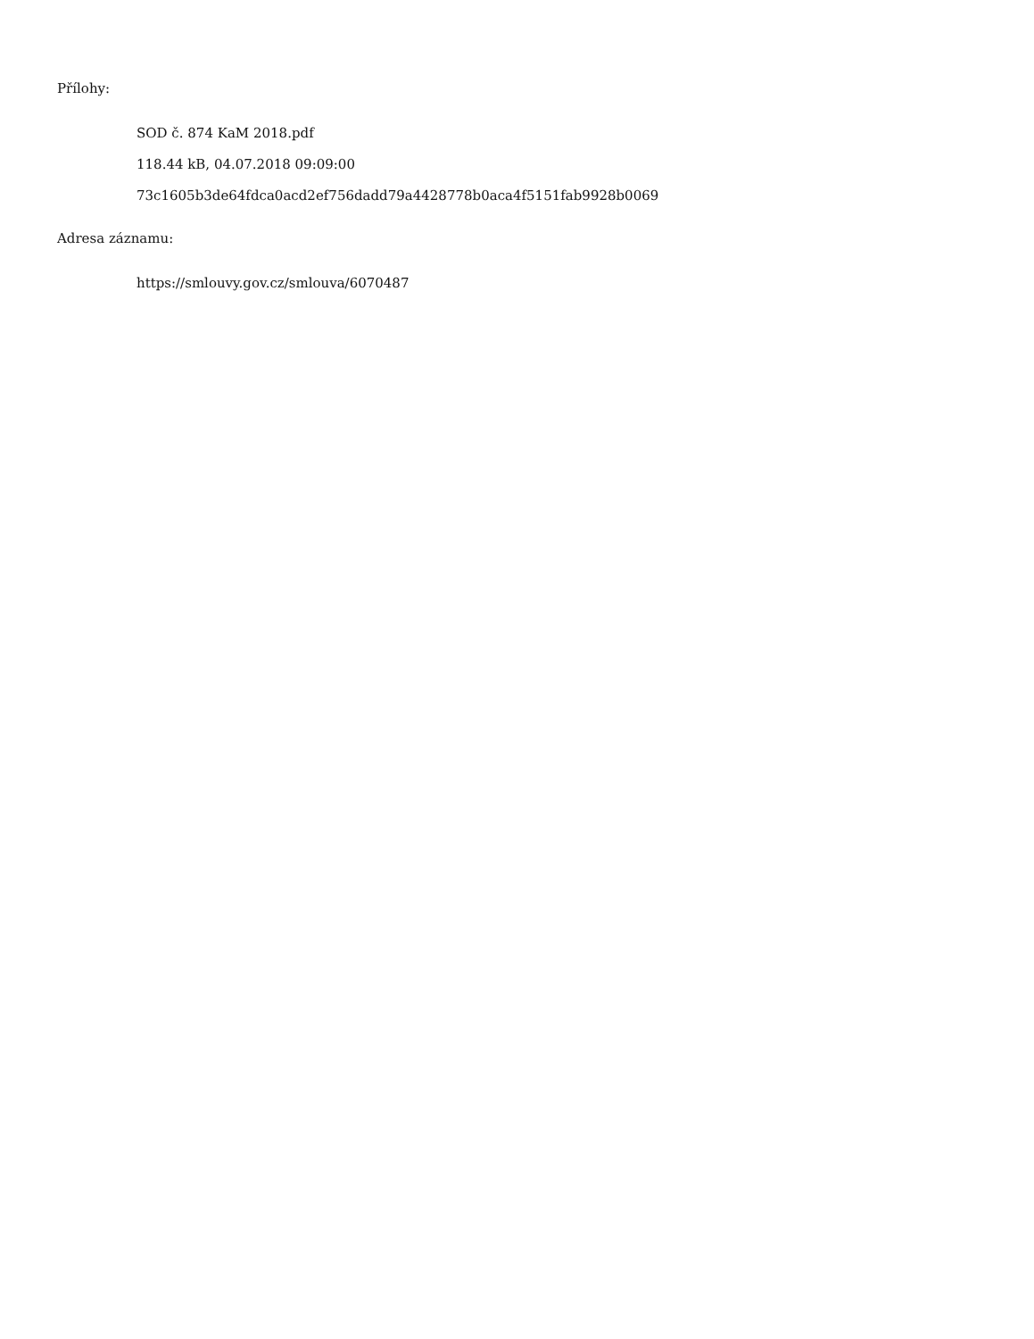Přílohy:
SOD č. 874 KaM 2018.pdf
118.44 kB, 04.07.2018 09:09:00
73c1605b3de64fdca0acd2ef756dadd79a4428778b0aca4f5151fab9928b0069
Adresa záznamu:
https://smlouvy.gov.cz/smlouva/6070487